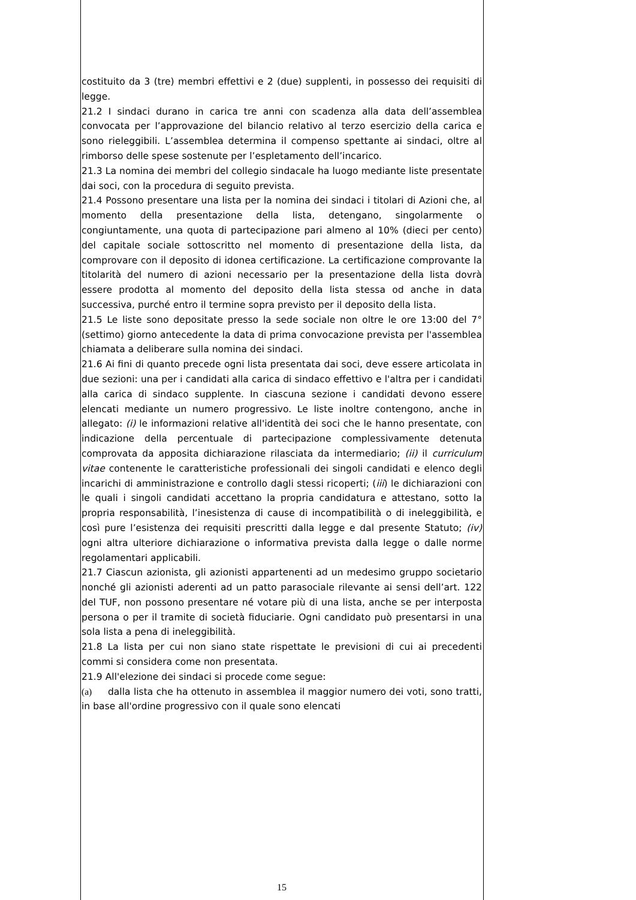costituito da 3 (tre) membri effettivi e 2 (due) supplenti, in possesso dei requisiti di legge.
21.2 I sindaci durano in carica tre anni con scadenza alla data dell’assemblea convocata per l’approvazione del bilancio relativo al terzo esercizio della carica e sono rieleggibili. L’assemblea determina il compenso spettante ai sindaci, oltre al rimborso delle spese sostenute per l’espletamento dell’incarico.
21.3 La nomina dei membri del collegio sindacale ha luogo mediante liste presentate dai soci, con la procedura di seguito prevista.
21.4 Possono presentare una lista per la nomina dei sindaci i titolari di Azioni che, al momento della presentazione della lista, detengano, singolarmente o congiuntamente, una quota di partecipazione pari almeno al 10% (dieci per cento) del capitale sociale sottoscritto nel momento di presentazione della lista, da comprovare con il deposito di idonea certificazione. La certificazione comprovante la titolarità del numero di azioni necessario per la presentazione della lista dovrà essere prodotta al momento del deposito della lista stessa od anche in data successiva, purché entro il termine sopra previsto per il deposito della lista.
21.5 Le liste sono depositate presso la sede sociale non oltre le ore 13:00 del 7° (settimo) giorno antecedente la data di prima convocazione prevista per l'assemblea chiamata a deliberare sulla nomina dei sindaci.
21.6 Ai fini di quanto precede ogni lista presentata dai soci, deve essere articolata in due sezioni: una per i candidati alla carica di sindaco effettivo e l'altra per i candidati alla carica di sindaco supplente. In ciascuna sezione i candidati devono essere elencati mediante un numero progressivo. Le liste inoltre contengono, anche in allegato: (i) le informazioni relative all'identità dei soci che le hanno presentate, con indicazione della percentuale di partecipazione complessivamente detenuta comprovata da apposita dichiarazione rilasciata da intermediario; (ii) il curriculum vitae contenente le caratteristiche professionali dei singoli candidati e elenco degli incarichi di amministrazione e controllo dagli stessi ricoperti; (iii) le dichiarazioni con le quali i singoli candidati accettano la propria candidatura e attestano, sotto la propria responsabilità, l’inesistenza di cause di incompatibilità o di ineleggibilità, e così pure l’esistenza dei requisiti prescritti dalla legge e dal presente Statuto; (iv) ogni altra ulteriore dichiarazione o informativa prevista dalla legge o dalle norme regolamentari applicabili.
21.7 Ciascun azionista, gli azionisti appartenenti ad un medesimo gruppo societario nonché gli azionisti aderenti ad un patto parasociale rilevante ai sensi dell’art. 122 del TUF, non possono presentare né votare più di una lista, anche se per interposta persona o per il tramite di società fiduciarie. Ogni candidato può presentarsi in una sola lista a pena di ineleggibilità.
21.8 La lista per cui non siano state rispettate le previsioni di cui ai precedenti commi si considera come non presentata.
21.9 All'elezione dei sindaci si procede come segue:
(a) dalla lista che ha ottenuto in assemblea il maggior numero dei voti, sono tratti, in base all'ordine progressivo con il quale sono elencati
15